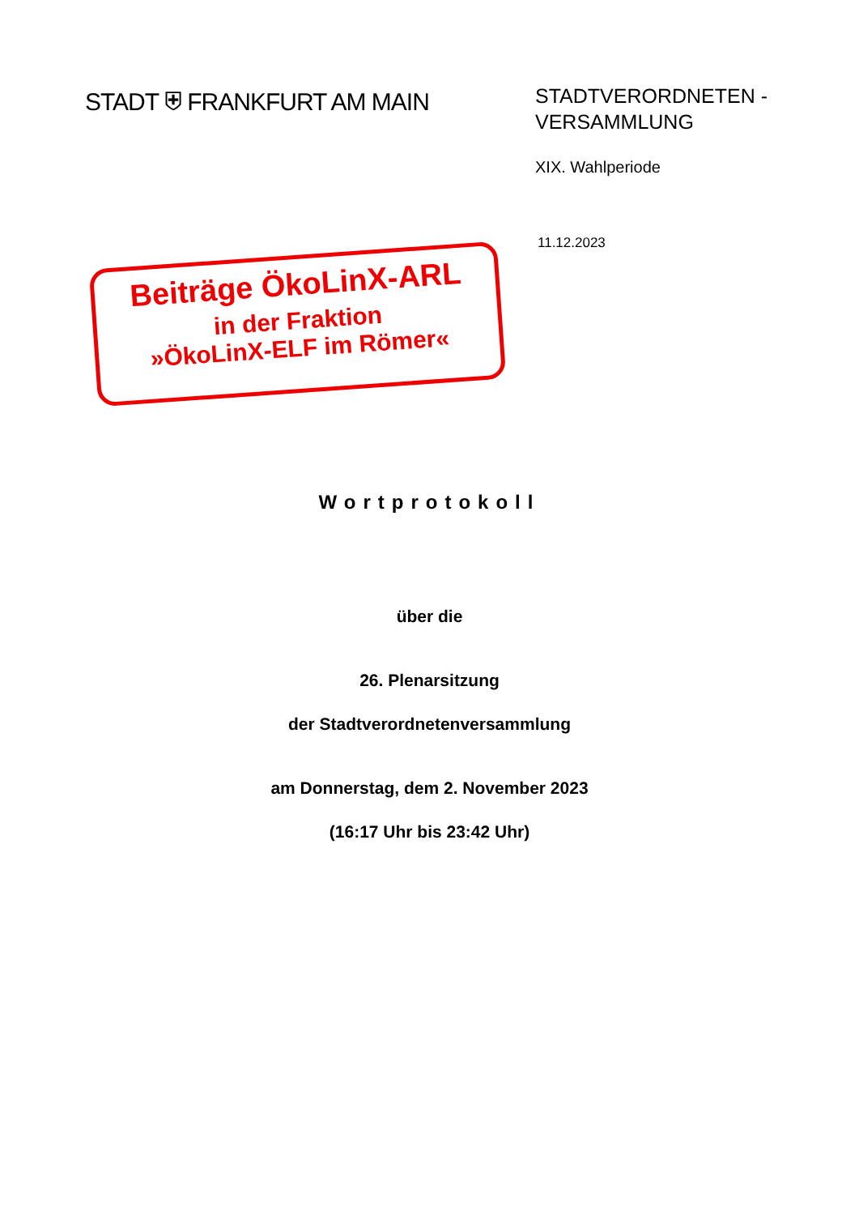STADT ⛨ FRANKFURT AM MAIN
STADTVERORDNETEN - VERSAMMLUNG
XIX. Wahlperiode
11.12.2023
Beiträge ÖkoLinX-ARL
in der Fraktion
»ÖkoLinX-ELF im Römer«
Wortprotokoll
über die
26. Plenarsitzung
der Stadtverordnetenversammlung
am Donnerstag, dem 2. November 2023
(16:17 Uhr bis 23:42 Uhr)